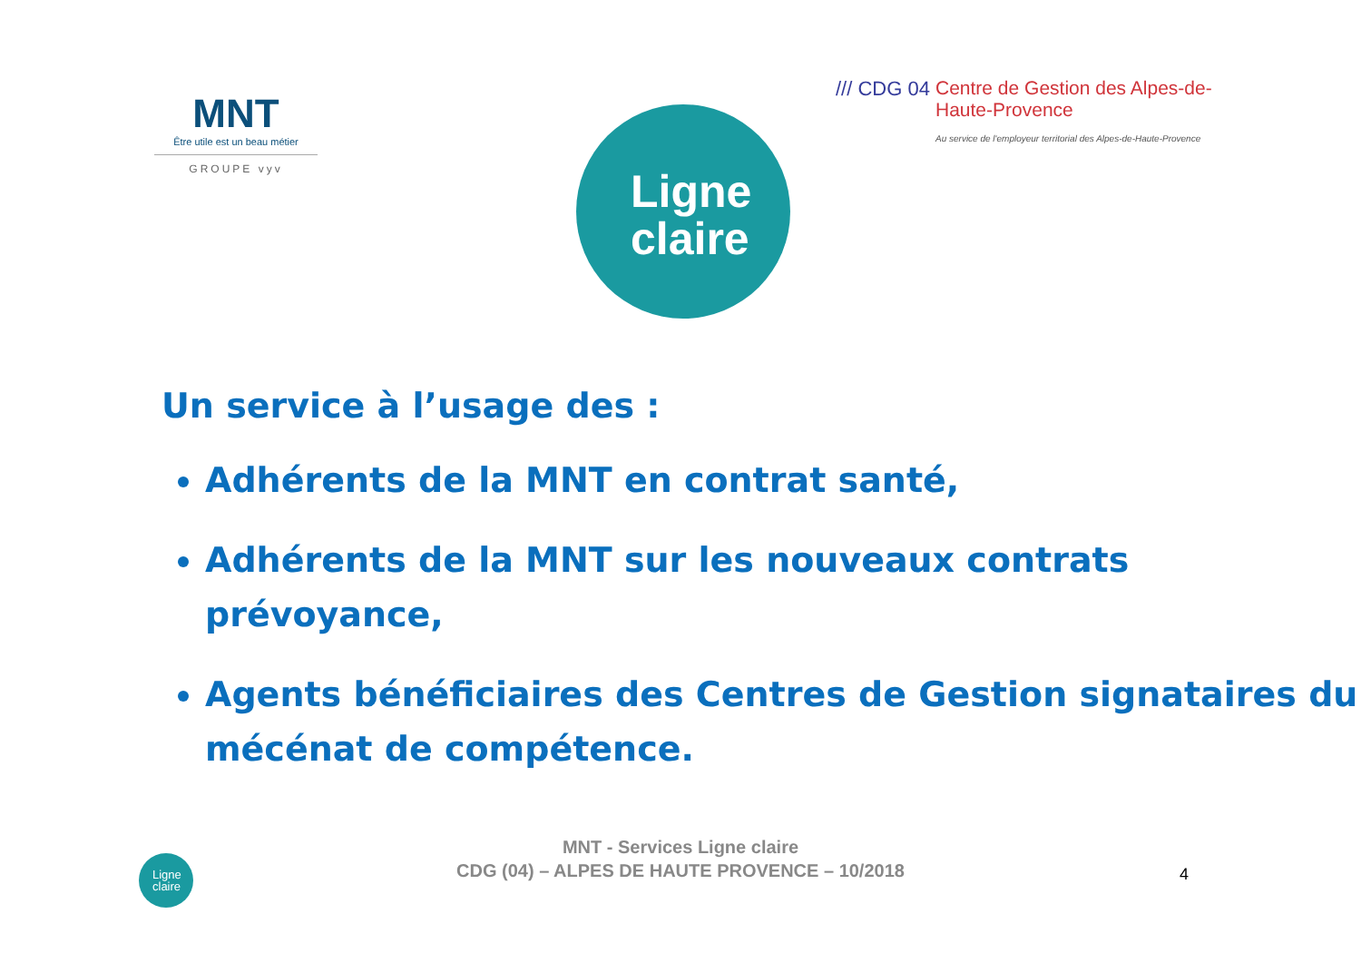MNT
Être utile est un beau métier
GROUPE vyv
Ligne
claire
/// CDG 04
Centre de Gestion des Alpes-de-Haute-Provence
Au service de l'employeur territorial des Alpes-de-Haute-Provence
Un service à l’usage des :
Adhérents de la MNT en contrat santé,
Adhérents de la MNT sur les nouveaux contrats prévoyance,
Agents bénéficiaires des Centres de Gestion signataires du mécénat de compétence.
Ligne
claire
MNT - Services Ligne claire
CDG (04) – ALPES DE HAUTE PROVENCE – 10/2018
4